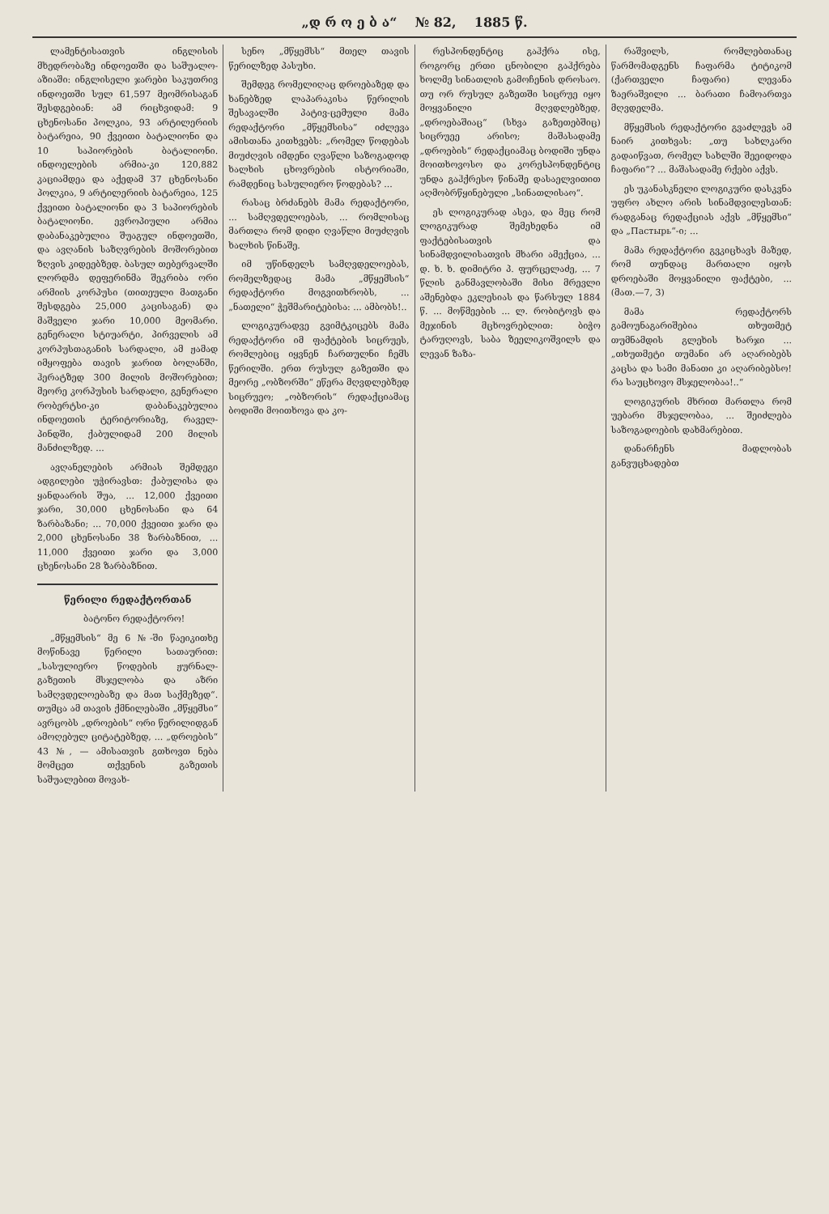„დ რ ო ე ბ ა“ № 82, 1885 წ.
ლამენტისათვის ინგლისის მხედრობაზე ინდოეთში და საშუალო-აზიაში: ინგლისელი ჯარები საკუთრივ ინდოეთში სულ 61,597 მეომრისაგან შესდგებიან: ამ რიცხვიდამ: 9 ცხენოსანი პოლკია, 93 არტილერიის ბატარეია, 90 ქვეითი ბატალიონი და 10 საპიორების ბატალიონი. ინდოელების არმია-კი 120,882 კაციამდეა და აქედამ 37 ცხენოსანი პოლკია, 9 არტილერიის ბატარეია, 125 ქვეითი ბატალიონი და 3 საპიორების ბატალიონი. ევროპიული არმია დაბანაკებულია შუაგულ ინდოეთში, და ავღანის საზღვრების მოშორებით ზღვის კიდეებზედ. ბასულ თებერვალში ლორდმა დეფერინმა შეკრიბა ორი არმიის კორპუსი (თითეული მათგანი შესდგება 25,000 კაცისაგან) და მაშველი ჯარი 10,000 მეომარი. გენერალი სტიუარტი, პირველის ამ კორპუსთაგანის სარდალი, ამ ჟამად იმყოფება თავის ჯარით ბოლანში, ჰერატზედ 300 მილის მოშორებით; მეორე კორპუსის სარდალი, გენერალი რობერტსი-კი დაბანაკებულია ინდოეთის ტერიტორიაზე, რაველ-პინდში, ქაბულიდამ 200 მილის მანძილზედ. ...
ავღანელების არმიას შემდეგი ადგილები უჭირავსთ: ქაბულისა და ყანდაარის შუა, ... 12,000 ქვეითი ჯარი, 30,000 ცხენოსანი და 64 ზარბაზანი; ... 70,000 ქვეითი ჯარი და 2,000 ცხენოსანი 38 ზარბაზნით, ... 11,000 ქვეითი ჯარი და 3,000 ცხენოსანი 28 ზარბაზნით.
წერილი რედაქტორთან
ბატონო რედაქტორო!
„მწყემსის“ მე 6 №-ში წაეიკითხე მოწინავე წერილი სათაურით: „სასულიერო წოდების ჟურნალ-გაზეთის მსჯელობა და აზრი სამღვდელოებაზე და მათ საქმეზედ“. თუმცა ამ თავის ქმნილებაში „მწყემსი“ ავრცობს „დროების“ ორი წერილიდგან ამოღებულ ციტატებზედ, ... „დროების“ 43 №, — ამისათვის გთხოვთ ნება მომცეთ თქვენის გაზეთის საშუალებით მოვახ-
სენო „მწყემსს“ მთელ თავის წერილზედ პასუხი.
შემდეგ რომელიღაც დროებაზედ და ხანებზედ ლაპარაკისა წერილის შესავალში პატივ-ცემული მამა რედაქტორი „მწყემსისა“ იძლევა ამისთანა კითხვებს: „რომელ წოდებას მიუძღვის იმდენი ღვაწლი საზოგადოდ ხალხის ცხოვრების ისტორიაში, რამდენიც სასულიერო წოდებას? ...
რასაც ბრძანებს მამა რედაქტორი, ... სამღვდელოებას, ... რომლისაც მართლა რომ დიდი ღვაწლი მიუძღვის ხალხის წინაშე.
იმ უწინდელს სამღვდელოებას, რომელზედაც მამა „მწყემსის“ რედაქტორი მოგვითხრობს, ... „ნათელი“ ჭეშმარიტებისა: ... ამბობს!..
ლოგიკურადვე გვიმტკიცებს მამა რედაქტორი იმ ფაქტების სიცრუეს, რომლებიც იყვნენ ჩართულნი ჩემს წერილში. ერთ რუსულ გაზეთში და მეორე „ობზორში“ ეწერა მღვდლებზედ სიცრუეო; „ობზორის“ რედაქციამაც ბოდიში მოითხოვა და კო-
რესპონდენტიც გაჰქრა ისე, როგორც ერთი ცნობილი გაჰქრება ხოლმე სინათლის გამოჩენის დროსაო. თუ ორ რუსულ გაზეთში სიცრუე იყო მოყვანილი მღვდლებზედ, „დროებაშიაც“ (სხვა გაზეთებშიც) სიცრუეე არისო; მაშასადამე „დროების“ რედაქციამაც ბოდიში უნდა მოითხოვოსო და კორესპონდენტიც უნდა გაჰქრესო წინაშე დასაელვითით აღმობრწყინებული „სინათლისაო“.
ეს ლოგიკურად ასეა, და მეც რომ ლოგიკურად შემეხედნა იმ ფაქტებისათვის და სინამდვილისათვის მხარი ამექცია, ... დ. ხ. ხ. დიმიტრი პ. ფურცელაძე, ... 7 წლის განმავლობაში მისი მრევლი აშენებდა ეკლესიას და წარსულ 1884 წ. ... მოწმეების ... ლ. რობიტოვს და მეჯინის მცხოვრებლით: ბიჭო ტარუღოვს, საბა ზეელიკოშვილს და ლევან ზაზა-
რაშვილს, რომლებთანაც წარმომადგენს ჩაფარმა ტიტიკომ (ქართველი ჩაფარი) ლევანა ზაერაშვილი ... ბარათი ჩამოართვა მღვდელმა.
მწყემსის რედაქტორი გვაძლევს ამ ნაირ კითხვას: „თუ სახლკარი გადაიწვათ, რომელ სახლში შეეიდოდა ჩაფარი“? ... მაშასადამე რქები აქვს.
ეს უკანასკნელი ლოგიკური დასკვნა უფრო ახლო არის სინამდვილესთან: რადგანაც რედაქციას აქვს „მწყემსი“ და „Пастырь“-ი; ...
მამა რედაქტორი გვკიცხავს მაზედ, რომ თუნდაც მართალი იყოს დროებაში მოყვანილი ფაქტები, ... (მათ.—7, 3)
მამა რედაქტორს გამოუნაგარიშებია თხუთმეტ თუმნამდის გლეხის ხარჯი ... „თხუთმეტი თუმანი არ აღარიბებს კაცსა და სამი მანათი კი აღარიბებსო! რა საუცხოვო მსჯელობაა!..“
ლოგიკურის მხრით მართლა რომ უებარი მსჯელობაა, ... შეიძლება საზოგადოების დახმარებით.
დანარჩენს მადლობას განვუცხადებთ